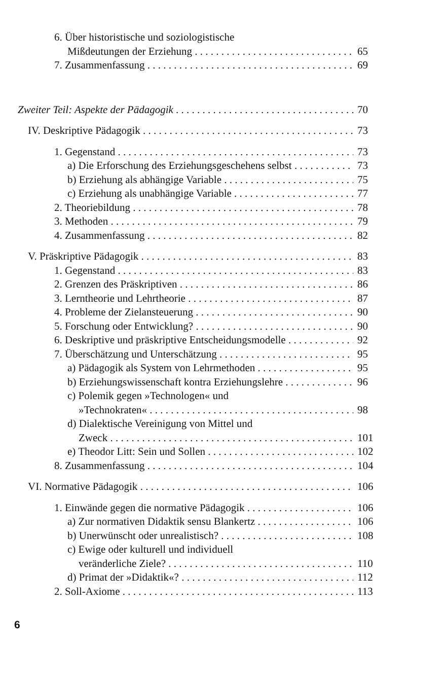6. Über historistische und soziologistische
Mißdeutungen der Erziehung 65
7. Zusammenfassung 69
Zweiter Teil: Aspekte der Pädagogik 70
IV. Deskriptive Pädagogik 73
1. Gegenstand 73
a) Die Erforschung des Erziehungsgeschehens selbst 73
b) Erziehung als abhängige Variable 75
c) Erziehung als unabhängige Variable 77
2. Theoriebildung 78
3. Methoden 79
4. Zusammenfassung 82
V. Präskriptive Pädagogik 83
1. Gegenstand 83
2. Grenzen des Präskriptiven 86
3. Lerntheorie und Lehrtheorie 87
4. Probleme der Zielansteuerung 90
5. Forschung oder Entwicklung? 90
6. Deskriptive und präskriptive Entscheidungsmodelle 92
7. Überschätzung und Unterschätzung 95
a) Pädagogik als System von Lehrmethoden 95
b) Erziehungswissenschaft kontra Erziehungslehre 96
c) Polemik gegen »Technologen« und
»Technokraten« 98
d) Dialektische Vereinigung von Mittel und
Zweck 101
e) Theodor Litt: Sein und Sollen 102
8. Zusammenfassung 104
VI. Normative Pädagogik 106
1. Einwände gegen die normative Pädagogik 106
a) Zur normativen Didaktik sensu Blankertz 106
b) Unerwünscht oder unrealistisch? 108
c) Ewige oder kulturell und individuell
veränderliche Ziele? 110
d) Primat der »Didaktik«? 112
2. Soll-Axiome 113
6